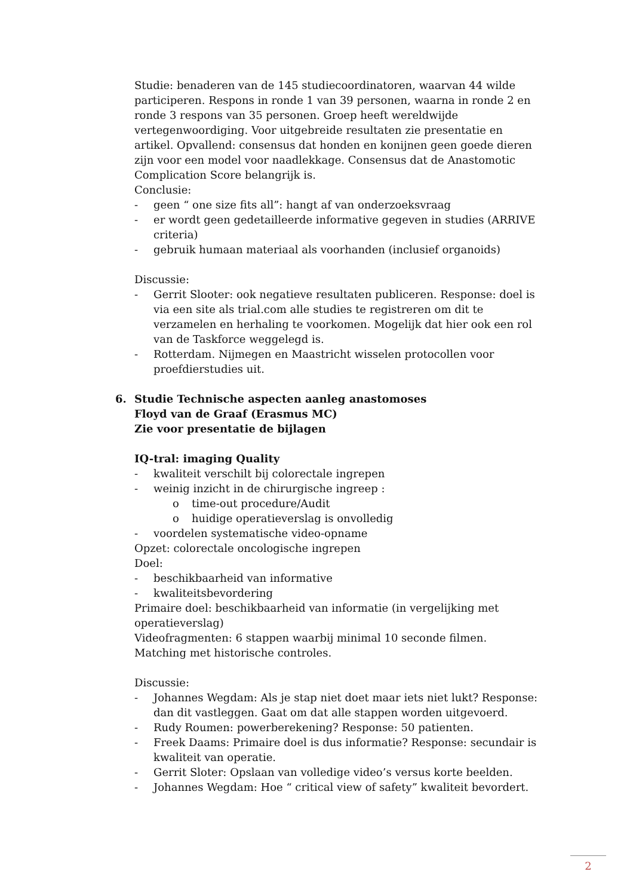Studie: benaderen van de 145 studiecoordinatoren, waarvan 44 wilde participeren. Respons in ronde 1 van 39 personen, waarna in ronde 2 en ronde 3 respons van 35 personen. Groep heeft wereldwijde vertegenwoordiging. Voor uitgebreide resultaten zie presentatie en artikel. Opvallend: consensus dat honden en konijnen geen goede dieren zijn voor een model voor naadlekkage. Consensus dat de Anastomotic Complication Score belangrijk is.
Conclusie:
- geen “ one size fits all”: hangt af van onderzoeksvraag
- er wordt geen gedetailleerde informative gegeven in studies (ARRIVE criteria)
- gebruik humaan materiaal als voorhanden (inclusief organoids)
Discussie:
- Gerrit Slooter: ook negatieve resultaten publiceren. Response: doel is via een site als trial.com alle studies te registreren om dit te verzamelen en herhaling te voorkomen. Mogelijk dat hier ook een rol van de Taskforce weggelegd is.
- Rotterdam. Nijmegen en Maastricht wisselen protocollen voor proefdierstudies uit.
6. Studie Technische aspecten aanleg anastomoses
Floyd van de Graaf (Erasmus MC)
Zie voor presentatie de bijlagen
IQ-tral: imaging Quality
- kwaliteit verschilt bij colorectale ingrepen
- weinig inzicht in de chirurgische ingreep :
o time-out procedure/Audit
o huidige operatieverslag is onvolledig
- voordelen systematische video-opname
Opzet: colorectale oncologische ingrepen
Doel:
- beschikbaarheid van informative
- kwaliteitsbevordering
Primaire doel: beschikbaarheid van informatie (in vergelijking met operatieverslag)
Videofragmenten: 6 stappen waarbij minimal 10 seconde filmen.
Matching met historische controles.
Discussie:
- Johannes Wegdam: Als je stap niet doet maar iets niet lukt? Response: dan dit vastleggen. Gaat om dat alle stappen worden uitgevoerd.
- Rudy Roumen: powerberekening? Response: 50 patienten.
- Freek Daams: Primaire doel is dus informatie? Response: secundair is kwaliteit van operatie.
- Gerrit Sloter: Opslaan van volledige video’s versus korte beelden.
- Johannes Wegdam: Hoe “ critical view of safety” kwaliteit bevordert.
2